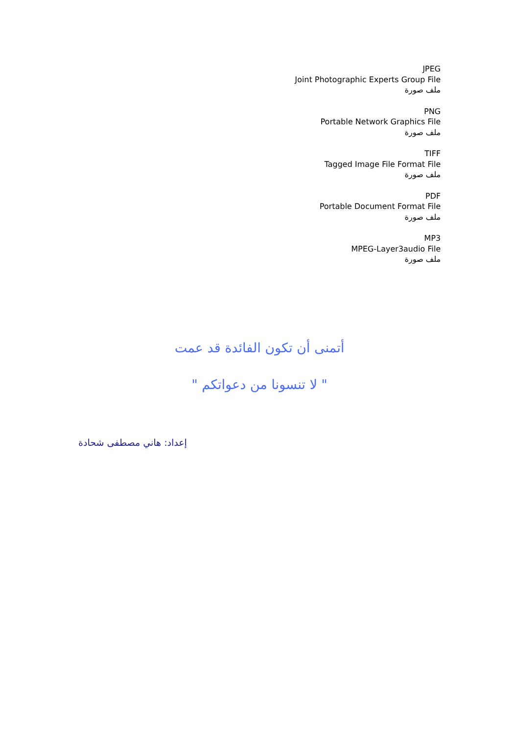JPEG
Joint Photographic Experts Group File
ملف صورة
PNG
Portable Network Graphics File
ملف صورة
TIFF
Tagged Image File Format File
ملف صورة
PDF
Portable Document Format File
ملف صورة
MP3
MPEG-Layer3audio File
ملف صورة
أتمنى أن تكون الفائدة قد عمت
" لا تنسونا من دعواتكم "
إعداد: هاني مصطفى شحادة